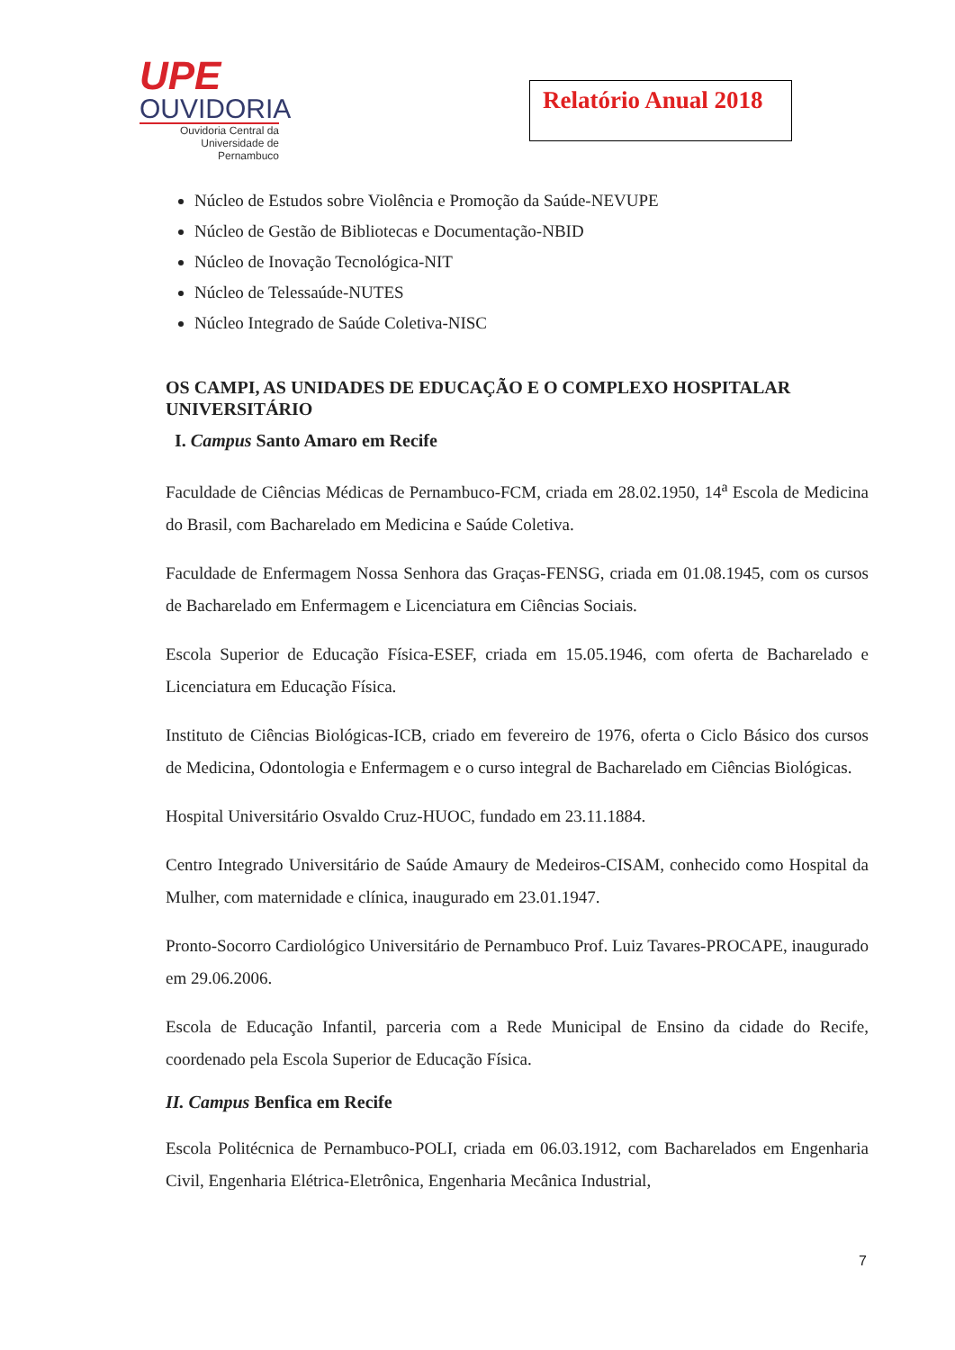UPE
OUVIDORIA
Ouvidoria Central da
Universidade de Pernambuco
Relatório Anual 2018
Núcleo de Estudos sobre Violência e Promoção da Saúde-NEVUPE
Núcleo de Gestão de Bibliotecas e Documentação-NBID
Núcleo de Inovação Tecnológica-NIT
Núcleo de Telessaúde-NUTES
Núcleo Integrado de Saúde Coletiva-NISC
OS CAMPI, AS UNIDADES DE EDUCAÇÃO E O COMPLEXO HOSPITALAR UNIVERSITÁRIO
I. Campus Santo Amaro em Recife
Faculdade de Ciências Médicas de Pernambuco-FCM, criada em 28.02.1950, 14<sup>a</sup> Escola de Medicina do Brasil, com Bacharelado em Medicina e Saúde Coletiva.
Faculdade de Enfermagem Nossa Senhora das Graças-FENSG, criada em 01.08.1945, com os cursos de Bacharelado em Enfermagem e Licenciatura em Ciências Sociais.
Escola Superior de Educação Física-ESEF, criada em 15.05.1946, com oferta de Bacharelado e Licenciatura em Educação Física.
Instituto de Ciências Biológicas-ICB, criado em fevereiro de 1976, oferta o Ciclo Básico dos cursos de Medicina, Odontologia e Enfermagem e o curso integral de Bacharelado em Ciências Biológicas.
Hospital Universitário Osvaldo Cruz-HUOC, fundado em 23.11.1884.
Centro Integrado Universitário de Saúde Amaury de Medeiros-CISAM, conhecido como Hospital da Mulher, com maternidade e clínica, inaugurado em 23.01.1947.
Pronto-Socorro Cardiológico Universitário de Pernambuco Prof. Luiz Tavares-PROCAPE, inaugurado em 29.06.2006.
Escola de Educação Infantil, parceria com a Rede Municipal de Ensino da cidade do Recife, coordenado pela Escola Superior de Educação Física.
II. Campus Benfica em Recife
Escola Politécnica de Pernambuco-POLI, criada em 06.03.1912, com Bacharelados em Engenharia Civil, Engenharia Elétrica-Eletrônica, Engenharia Mecânica Industrial,
7